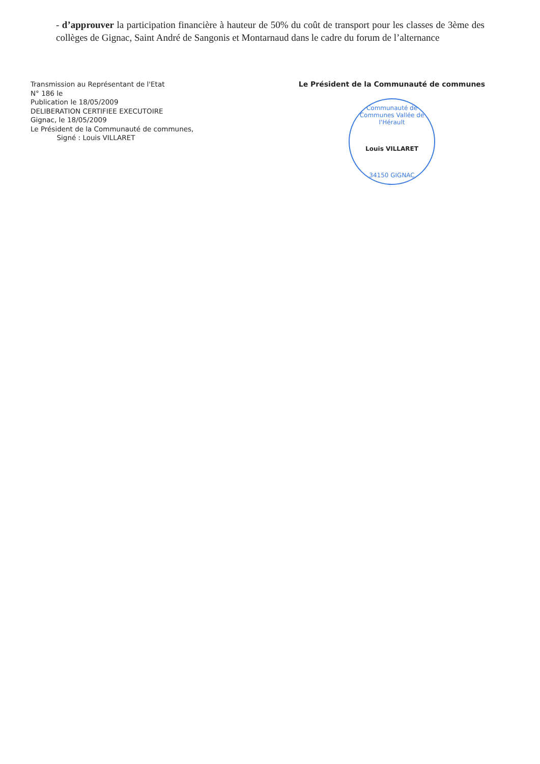- d’approuver la participation financière à hauteur de 50% du coût de transport pour les classes de 3ème des collèges de Gignac, Saint André de Sangonis et Montarnaud dans le cadre du forum de l’alternance
Transmission au Représentant de l'Etat
N° 186 le
Publication le 18/05/2009
DELIBERATION CERTIFIEE EXECUTOIRE
Gignac, le 18/05/2009
Le Président de la Communauté de communes,
Signé : Louis VILLARET
Le Président de la Communauté de communes
Communauté de Communes Vallée de l'Hérault
Louis VILLARET
34150 GIGNAC